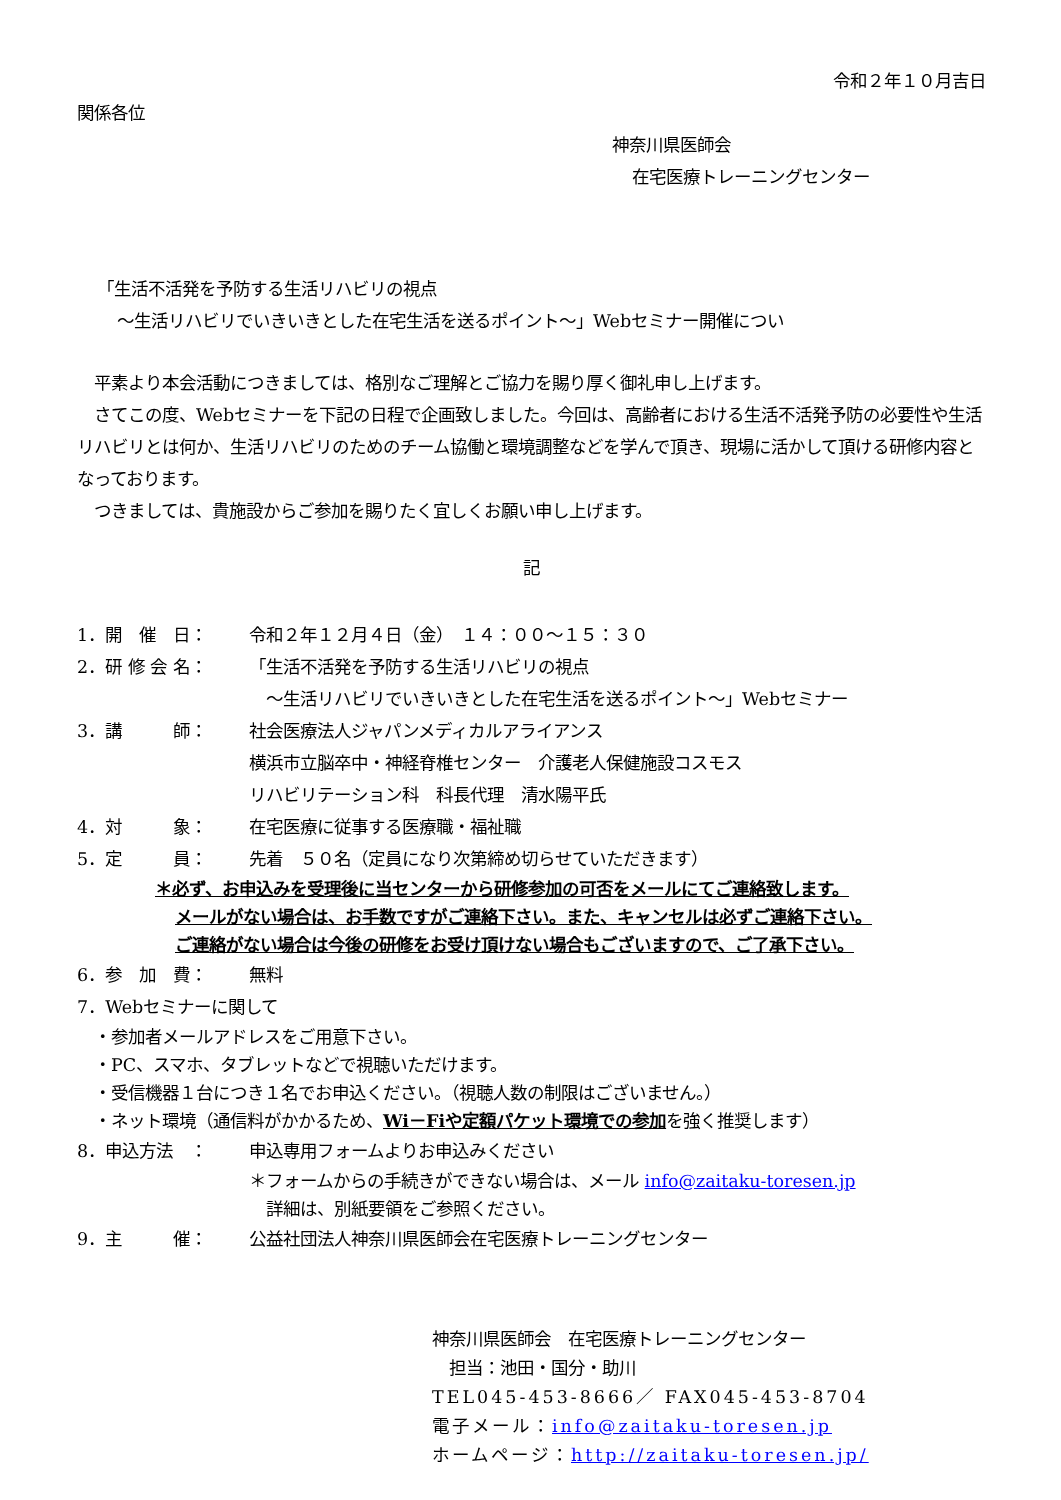令和２年１０月吉日
関係各位
神奈川県医師会
在宅医療トレーニングセンター
「生活不活発を予防する生活リハビリの視点
～生活リハビリでいきいきとした在宅生活を送るポイント～」Webセミナー開催につい
　平素より本会活動につきましては、格別なご理解とご協力を賜り厚く御礼申し上げます。
　さてこの度、Webセミナーを下記の日程で企画致しました。今回は、高齢者における生活不活発予防の必要性や生活リハビリとは何か、生活リハビリのためのチーム協働と環境調整などを学んで頂き、現場に活かして頂ける研修内容となっております。
　つきましては、貴施設からご参加を賜りたく宜しくお願い申し上げます。
記
1．開　催　日： 令和２年１２月４日（金）　１４：００～１５：３０
2．研 修 会 名： 「生活不活発を予防する生活リハビリの視点
　～生活リハビリでいきいきとした在宅生活を送るポイント～」Webセミナー
3．講　　　師： 社会医療法人ジャパンメディカルアライアンス
横浜市立脳卒中・神経脊椎センター　介護老人保健施設コスモス
リハビリテーション科　科長代理　清水陽平氏
4．対　　　象： 在宅医療に従事する医療職・福祉職
5．定　　　員： 先着　５０名（定員になり次第締め切らせていただきます）
＊必ず、お申込みを受理後に当センターから研修参加の可否をメールにてご連絡致します。
メールがない場合は、お手数ですがご連絡下さい。また、キャンセルは必ずご連絡下さい。
ご連絡がない場合は今後の研修をお受け頂けない場合もございますので、ご了承下さい。
6．参　加　費： 無料
7．Webセミナーに関して
　・参加者メールアドレスをご用意下さい。
　・PC、スマホ、タブレットなどで視聴いただけます。
　・受信機器１台につき１名でお申込ください。（視聴人数の制限はございません。）
　・ネット環境（通信料がかかるため、Wi－Fiや定額パケット環境での参加を強く推奨します）
8．申込方法　： 申込専用フォームよりお申込みください
＊フォームからの手続きができない場合は、メール info@zaitaku-toresen.jp
　詳細は、別紙要領をご参照ください。
9．主　　　催： 公益社団法人神奈川県医師会在宅医療トレーニングセンター
神奈川県医師会　在宅医療トレーニングセンター
　担当：池田・国分・助川
TEL045-453-8666／ FAX045-453-8704
電子メール：info@zaitaku-toresen.jp
ホームページ：http://zaitaku-toresen.jp/